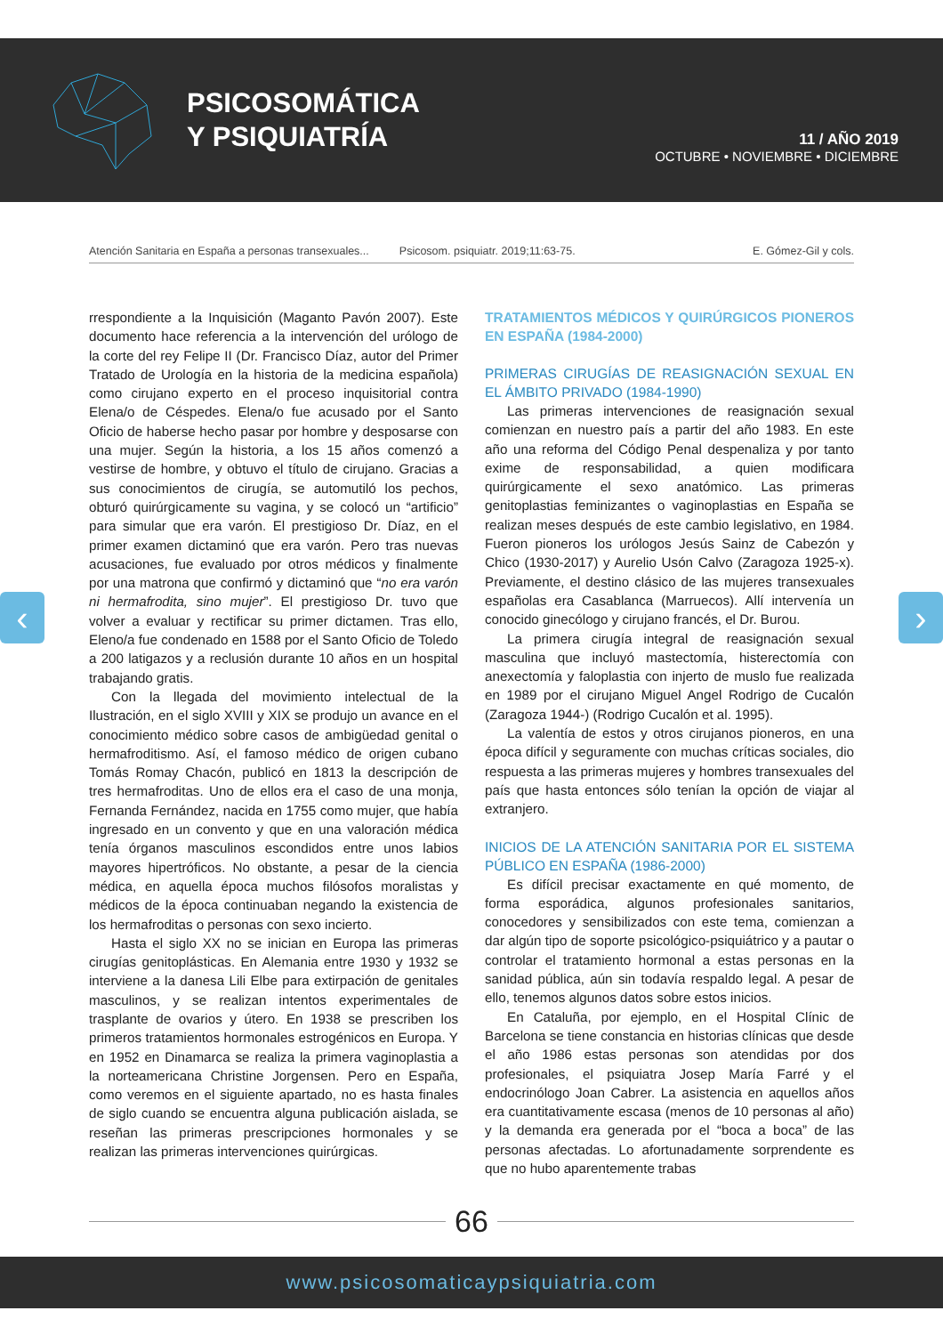PSICOSOMÁTICA
Y PSIQUIATRÍA
11 / AÑO 2019
OCTUBRE • NOVIEMBRE • DICIEMBRE
Atención Sanitaria en España a personas transexuales... Psicosom. psiquiatr. 2019;11:63-75. E. Gómez-Gil y cols.
‹ ›
rrespondiente a la Inquisición (Maganto Pavón 2007). Este documento hace referencia a la intervención del urólogo de la corte del rey Felipe II (Dr. Francisco Díaz, autor del Primer Tratado de Urología en la historia de la medicina española) como cirujano experto en el proceso inquisitorial contra Elena/o de Céspedes. Elena/o fue acusado por el Santo Oficio de haberse hecho pasar por hombre y desposarse con una mujer. Según la historia, a los 15 años comenzó a vestirse de hombre, y obtuvo el título de cirujano. Gracias a sus conocimientos de cirugía, se automutiló los pechos, obturó quirúrgicamente su vagina, y se colocó un “artificio” para simular que era varón. El prestigioso Dr. Díaz, en el primer examen dictaminó que era varón. Pero tras nuevas acusaciones, fue evaluado por otros médicos y finalmente por una matrona que confirmó y dictaminó que “no era varón ni hermafrodita, sino mujer”. El prestigioso Dr. tuvo que volver a evaluar y rectificar su primer dictamen. Tras ello, Eleno/a fue condenado en 1588 por el Santo Oficio de Toledo a 200 latigazos y a reclusión durante 10 años en un hospital trabajando gratis.
Con la llegada del movimiento intelectual de la Ilustración, en el siglo XVIII y XIX se produjo un avance en el conocimiento médico sobre casos de ambigüedad genital o hermafroditismo. Así, el famoso médico de origen cubano Tomás Romay Chacón, publicó en 1813 la descripción de tres hermafroditas. Uno de ellos era el caso de una monja, Fernanda Fernández, nacida en 1755 como mujer, que había ingresado en un convento y que en una valoración médica tenía órganos masculinos escondidos entre unos labios mayores hipertróficos. No obstante, a pesar de la ciencia médica, en aquella época muchos filósofos moralistas y médicos de la época continuaban negando la existencia de los hermafroditas o personas con sexo incierto.
Hasta el siglo XX no se inician en Europa las primeras cirugías genitoplásticas. En Alemania entre 1930 y 1932 se interviene a la danesa Lili Elbe para extirpación de genitales masculinos, y se realizan intentos experimentales de trasplante de ovarios y útero. En 1938 se prescriben los primeros tratamientos hormonales estrogénicos en Europa. Y en 1952 en Dinamarca se realiza la primera vaginoplastia a la norteamericana Christine Jorgensen. Pero en España, como veremos en el siguiente apartado, no es hasta finales de siglo cuando se encuentra alguna publicación aislada, se reseñan las primeras prescripciones hormonales y se realizan las primeras intervenciones quirúrgicas.
TRATAMIENTOS MÉDICOS Y QUIRÚRGICOS PIONEROS EN ESPAÑA (1984-2000)
PRIMERAS CIRUGÍAS DE REASIGNACIÓN SEXUAL EN EL ÁMBITO PRIVADO (1984-1990)
Las primeras intervenciones de reasignación sexual comienzan en nuestro país a partir del año 1983. En este año una reforma del Código Penal despenaliza y por tanto exime de responsabilidad, a quien modificara quirúrgicamente el sexo anatómico. Las primeras genitoplastias feminizantes o vaginoplastias en España se realizan meses después de este cambio legislativo, en 1984. Fueron pioneros los urólogos Jesús Sainz de Cabezón y Chico (1930-2017) y Aurelio Usón Calvo (Zaragoza 1925-x). Previamente, el destino clásico de las mujeres transexuales españolas era Casablanca (Marruecos). Allí intervenía un conocido ginecólogo y cirujano francés, el Dr. Burou.
La primera cirugía integral de reasignación sexual masculina que incluyó mastectomía, histerectomía con anexectomía y faloplastia con injerto de muslo fue realizada en 1989 por el cirujano Miguel Angel Rodrigo de Cucalón (Zaragoza 1944-) (Rodrigo Cucalón et al. 1995).
La valentía de estos y otros cirujanos pioneros, en una época difícil y seguramente con muchas críticas sociales, dio respuesta a las primeras mujeres y hombres transexuales del país que hasta entonces sólo tenían la opción de viajar al extranjero.
INICIOS DE LA ATENCIÓN SANITARIA POR EL SISTEMA PÚBLICO EN ESPAÑA (1986-2000)
Es difícil precisar exactamente en qué momento, de forma esporádica, algunos profesionales sanitarios, conocedores y sensibilizados con este tema, comienzan a dar algún tipo de soporte psicológico-psiquiátrico y a pautar o controlar el tratamiento hormonal a estas personas en la sanidad pública, aún sin todavía respaldo legal. A pesar de ello, tenemos algunos datos sobre estos inicios.
En Cataluña, por ejemplo, en el Hospital Clínic de Barcelona se tiene constancia en historias clínicas que desde el año 1986 estas personas son atendidas por dos profesionales, el psiquiatra Josep María Farré y el endocrinólogo Joan Cabrer. La asistencia en aquellos años era cuantitativamente escasa (menos de 10 personas al año) y la demanda era generada por el “boca a boca” de las personas afectadas. Lo afortunadamente sorprendente es que no hubo aparentemente trabas
66
www.psicosomaticaypsiquiatria.com